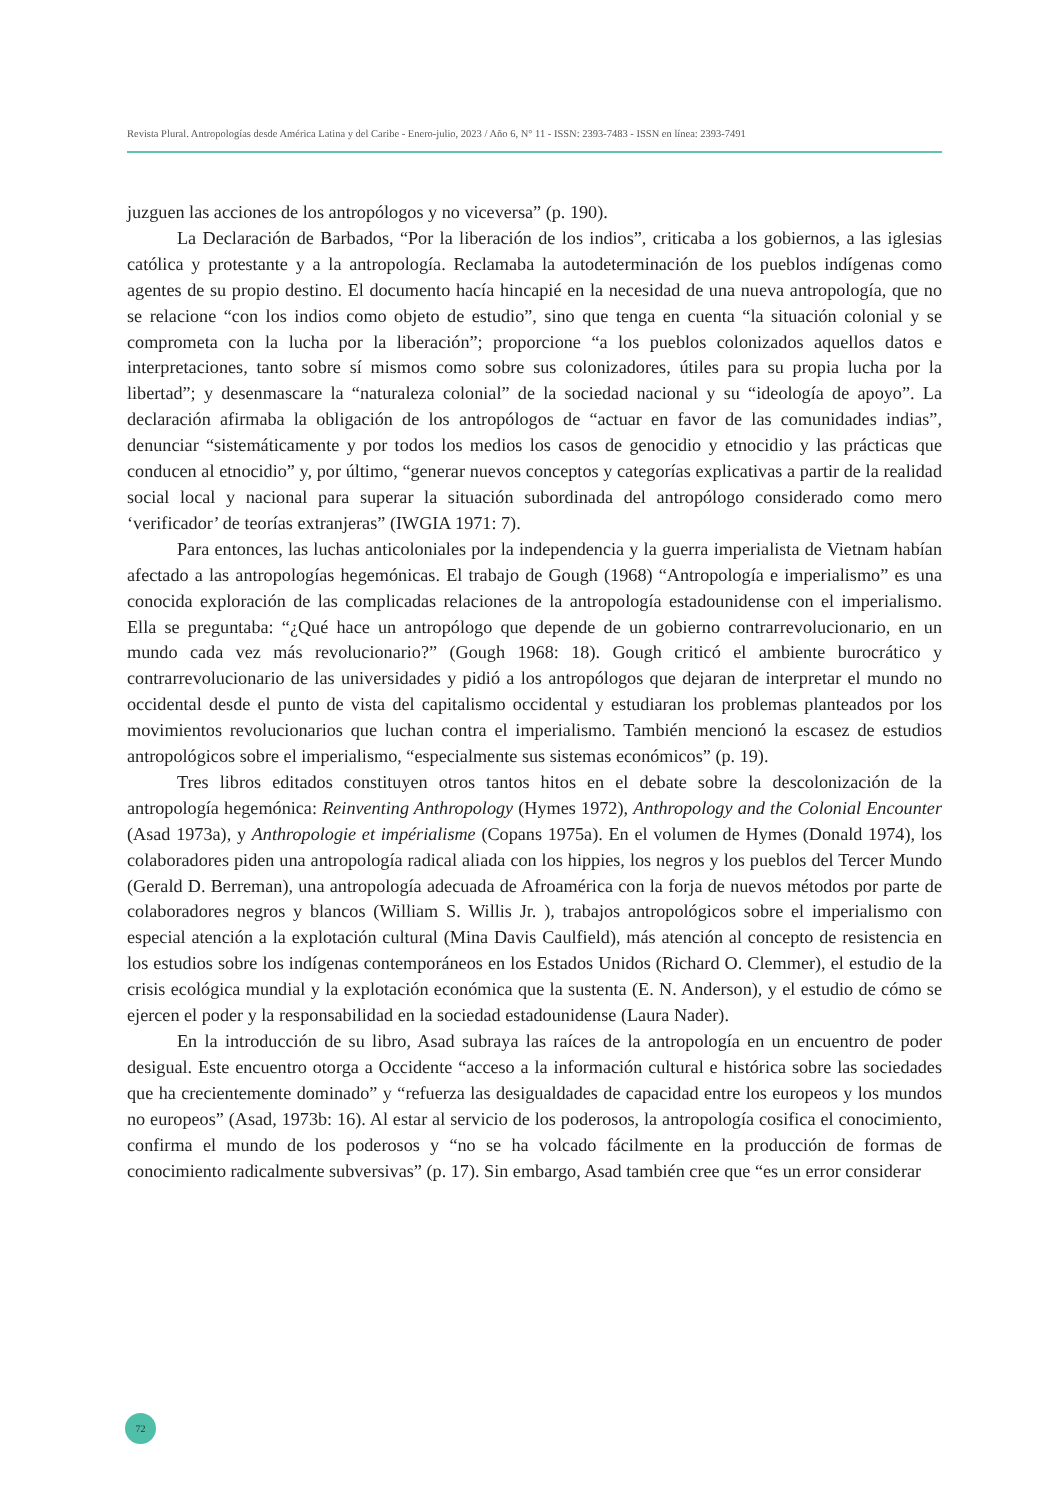Revista Plural. Antropologías desde América Latina y del Caribe - Enero-julio, 2023 / Año 6, N° 11 - ISSN: 2393-7483 - ISSN en línea: 2393-7491
juzguen las acciones de los antropólogos y no viceversa” (p. 190).
La Declaración de Barbados, “Por la liberación de los indios”, criticaba a los gobiernos, a las iglesias católica y protestante y a la antropología. Reclamaba la autodeterminación de los pueblos indígenas como agentes de su propio destino. El documento hacía hincapié en la necesidad de una nueva antropología, que no se relacione “con los indios como objeto de estudio”, sino que tenga en cuenta “la situación colonial y se comprometa con la lucha por la liberación”; proporcione “a los pueblos colonizados aquellos datos e interpretaciones, tanto sobre sí mismos como sobre sus colonizadores, útiles para su propia lucha por la libertad”; y desenmascare la “naturaleza colonial” de la sociedad nacional y su “ideología de apoyo”. La declaración afirmaba la obligación de los antropólogos de “actuar en favor de las comunidades indias”, denunciar “sistemáticamente y por todos los medios los casos de genocidio y etnocidio y las prácticas que conducen al etnocidio” y, por último, “generar nuevos conceptos y categorías explicativas a partir de la realidad social local y nacional para superar la situación subordinada del antropólogo considerado como mero ‘verificador’ de teorías extranjeras” (IWGIA 1971: 7).
Para entonces, las luchas anticoloniales por la independencia y la guerra imperialista de Vietnam habían afectado a las antropologías hegemónicas. El trabajo de Gough (1968) “Antropología e imperialismo” es una conocida exploración de las complicadas relaciones de la antropología estadounidense con el imperialismo. Ella se preguntaba: “¿Qué hace un antropólogo que depende de un gobierno contrarrevolucionario, en un mundo cada vez más revolucionario?” (Gough 1968: 18). Gough criticó el ambiente burocrático y contrarrevolucionario de las universidades y pidió a los antropólogos que dejaran de interpretar el mundo no occidental desde el punto de vista del capitalismo occidental y estudiaran los problemas planteados por los movimientos revolucionarios que luchan contra el imperialismo. También mencionó la escasez de estudios antropológicos sobre el imperialismo, “especialmente sus sistemas económicos” (p. 19).
Tres libros editados constituyen otros tantos hitos en el debate sobre la descolonización de la antropología hegemónica: Reinventing Anthropology (Hymes 1972), Anthropology and the Colonial Encounter (Asad 1973a), y Anthropologie et impérialisme (Copans 1975a). En el volumen de Hymes (Donald 1974), los colaboradores piden una antropología radical aliada con los hippies, los negros y los pueblos del Tercer Mundo (Gerald D. Berreman), una antropología adecuada de Afroamérica con la forja de nuevos métodos por parte de colaboradores negros y blancos (William S. Willis Jr. ), trabajos antropológicos sobre el imperialismo con especial atención a la explotación cultural (Mina Davis Caulfield), más atención al concepto de resistencia en los estudios sobre los indígenas contemporáneos en los Estados Unidos (Richard O. Clemmer), el estudio de la crisis ecológica mundial y la explotación económica que la sustenta (E. N. Anderson), y el estudio de cómo se ejercen el poder y la responsabilidad en la sociedad estadounidense (Laura Nader).
En la introducción de su libro, Asad subraya las raíces de la antropología en un encuentro de poder desigual. Este encuentro otorga a Occidente “acceso a la información cultural e histórica sobre las sociedades que ha crecientemente dominado” y “refuerza las desigualdades de capacidad entre los europeos y los mundos no europeos” (Asad, 1973b: 16). Al estar al servicio de los poderosos, la antropología cosifica el conocimiento, confirma el mundo de los poderosos y “no se ha volcado fácilmente en la producción de formas de conocimiento radicalmente subversivas” (p. 17). Sin embargo, Asad también cree que “es un error considerar
72